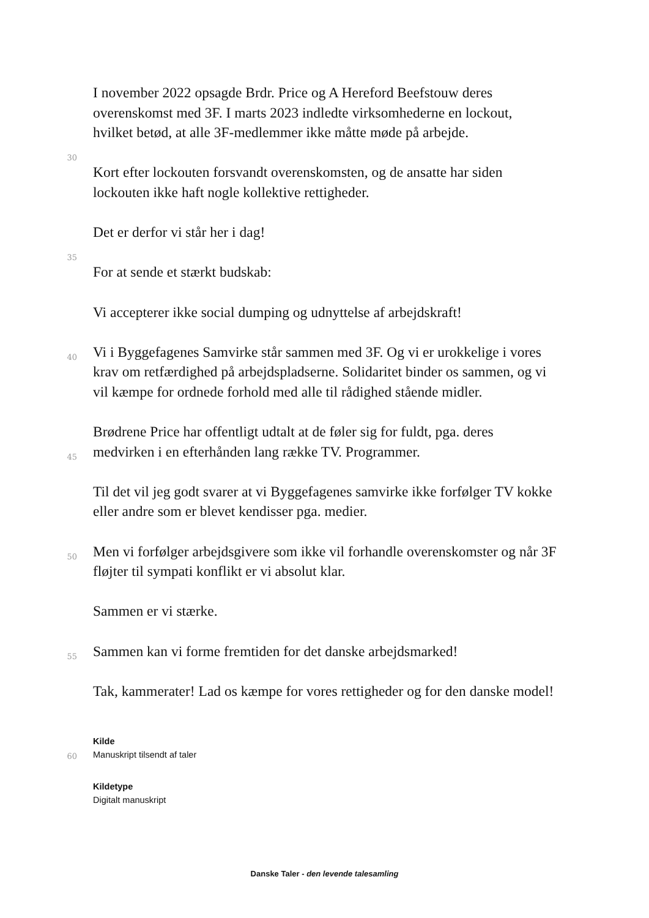I november 2022 opsagde Brdr. Price og A Hereford Beefstouw deres
overenskomst med 3F. I marts 2023 indledte virksomhederne en lockout,
hvilket betød, at alle 3F-medlemmer ikke måtte møde på arbejde.
30
Kort efter lockouten forsvandt overenskomsten, og de ansatte har siden
lockouten ikke haft nogle kollektive rettigheder.
Det er derfor vi står her i dag!
35
For at sende et stærkt budskab:
Vi accepterer ikke social dumping og udnyttelse af arbejdskraft!
40 Vi i Byggefagenes Samvirke står sammen med 3F. Og vi er urokkelige i vores
krav om retfærdighed på arbejdspladserne. Solidaritet binder os sammen, og vi
vil kæmpe for ordnede forhold med alle til rådighed stående midler.
Brødrene Price har offentligt udtalt at de føler sig for fuldt, pga. deres
45 medvirken i en efterhånden lang række TV. Programmer.
Til det vil jeg godt svarer at vi Byggefagenes samvirke ikke forfølger TV kokke
eller andre som er blevet kendisser pga. medier.
50 Men vi forfølger arbejdsgivere som ikke vil forhandle overenskomster og når 3F
fløjter til sympati konflikt er vi absolut klar.
Sammen er vi stærke.
55 Sammen kan vi forme fremtiden for det danske arbejdsmarked!
Tak, kammerater! Lad os kæmpe for vores rettigheder og for den danske model!
Kilde
60 Manuskript tilsendt af taler
Kildetype
Digitalt manuskript
Danske Taler - den levende talesamling